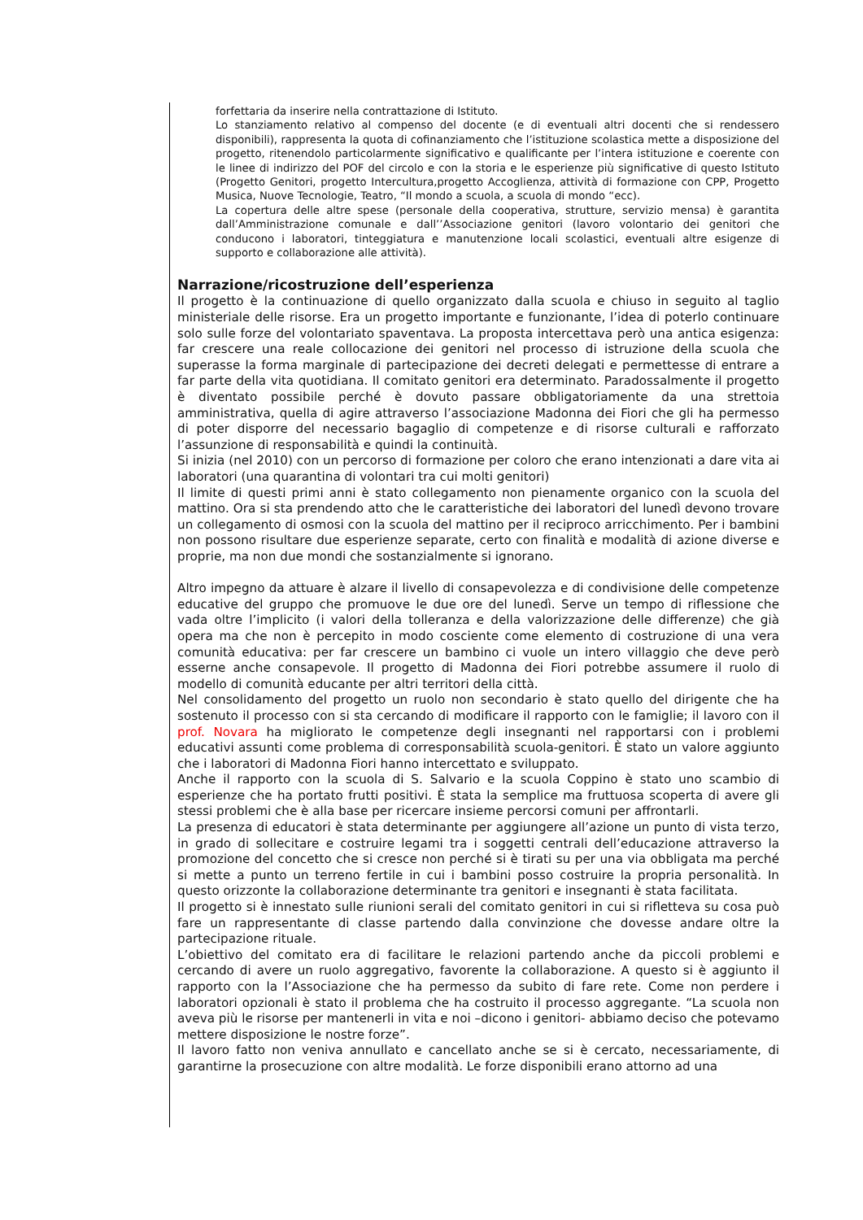forfettaria da inserire nella contrattazione di Istituto.
Lo stanziamento relativo al compenso del docente (e di eventuali altri docenti che si rendessero disponibili), rappresenta la quota di cofinanziamento che l’istituzione scolastica mette a disposizione del progetto, ritenendolo particolarmente significativo e qualificante per l’intera istituzione e coerente con le linee di indirizzo del POF del circolo e con la storia e le esperienze più significative di questo Istituto (Progetto Genitori, progetto Intercultura,progetto Accoglienza, attività di formazione con CPP, Progetto Musica, Nuove Tecnologie, Teatro, “Il mondo a scuola, a scuola di mondo “ecc).
La copertura delle altre spese (personale della cooperativa, strutture, servizio mensa) è garantita dall’Amministrazione comunale e dall’’Associazione genitori (lavoro volontario dei genitori che conducono i laboratori, tinteggiatura e manutenzione locali scolastici, eventuali altre esigenze di supporto e collaborazione alle attività).
Narrazione/ricostruzione dell’esperienza
Il progetto è la continuazione di quello organizzato dalla scuola e chiuso in seguito al taglio ministeriale delle risorse. Era un progetto importante e funzionante, l’idea di poterlo continuare solo sulle forze del volontariato spaventava. La proposta intercettava però una antica esigenza: far crescere una reale collocazione dei genitori nel processo di istruzione della scuola che superasse la forma marginale di partecipazione dei decreti delegati e permettesse di entrare a far parte della vita quotidiana. Il comitato genitori era determinato. Paradossalmente il progetto è diventato possibile perché è dovuto passare obbligatoriamente da una strettoia amministrativa, quella di agire attraverso l’associazione Madonna dei Fiori che gli ha permesso di poter disporre del necessario bagaglio di competenze e di risorse culturali e rafforzato l’assunzione di responsabilità e quindi la continuità.
Si inizia (nel 2010) con un percorso di formazione per coloro che erano intenzionati a dare vita ai laboratori (una quarantina di volontari tra cui molti genitori)
Il limite di questi primi anni è stato collegamento non pienamente organico con la scuola del mattino. Ora si sta prendendo atto che le caratteristiche dei laboratori del lunedì devono trovare un collegamento di osmosi con la scuola del mattino per il reciproco arricchimento. Per i bambini non possono risultare due esperienze separate, certo con finalità e modalità di azione diverse e proprie, ma non due mondi che sostanzialmente si ignorano.
Altro impegno da attuare è alzare il livello di consapevolezza e di condivisione delle competenze educative del gruppo che promuove le due ore del lunedì. Serve un tempo di riflessione che vada oltre l’implicito (i valori della tolleranza e della valorizzazione delle differenze) che già opera ma che non è percepito in modo cosciente come elemento di costruzione di una vera comunità educativa: per far crescere un bambino ci vuole un intero villaggio che deve però esserne anche consapevole. Il progetto di Madonna dei Fiori potrebbe assumere il ruolo di modello di comunità educante per altri territori della città.
Nel consolidamento del progetto un ruolo non secondario è stato quello del dirigente che ha sostenuto il processo con si sta cercando di modificare il rapporto con le famiglie; il lavoro con il prof. Novara ha migliorato le competenze degli insegnanti nel rapportarsi con i problemi educativi assunti come problema di corresponsabilità scuola-genitori. È stato un valore aggiunto che i laboratori di Madonna Fiori hanno intercettato e sviluppato.
Anche il rapporto con la scuola di S. Salvario e la scuola Coppino è stato uno scambio di esperienze che ha portato frutti positivi. È stata la semplice ma fruttuosa scoperta di avere gli stessi problemi che è alla base per ricercare insieme percorsi comuni per affrontarli.
La presenza di educatori è stata determinante per aggiungere all’azione un punto di vista terzo, in grado di sollecitare e costruire legami tra i soggetti centrali dell’educazione attraverso la promozione del concetto che si cresce non perché si è tirati su per una via obbligata ma perché si mette a punto un terreno fertile in cui i bambini posso costruire la propria personalità. In questo orizzonte la collaborazione determinante tra genitori e insegnanti è stata facilitata.
Il progetto si è innestato sulle riunioni serali del comitato genitori in cui si rifletteva su cosa può fare un rappresentante di classe partendo dalla convinzione che dovesse andare oltre la partecipazione rituale.
L’obiettivo del comitato era di facilitare le relazioni partendo anche da piccoli problemi e cercando di avere un ruolo aggregativo, favorente la collaborazione. A questo si è aggiunto il rapporto con la l’Associazione che ha permesso da subito di fare rete. Come non perdere i laboratori opzionali è stato il problema che ha costruito il processo aggregante. “La scuola non aveva più le risorse per mantenerli in vita e noi –dicono i genitori- abbiamo deciso che potevamo mettere disposizione le nostre forze”.
Il lavoro fatto non veniva annullato e cancellato anche se si è cercato, necessariamente, di garantirne la prosecuzione con altre modalità. Le forze disponibili erano attorno ad una